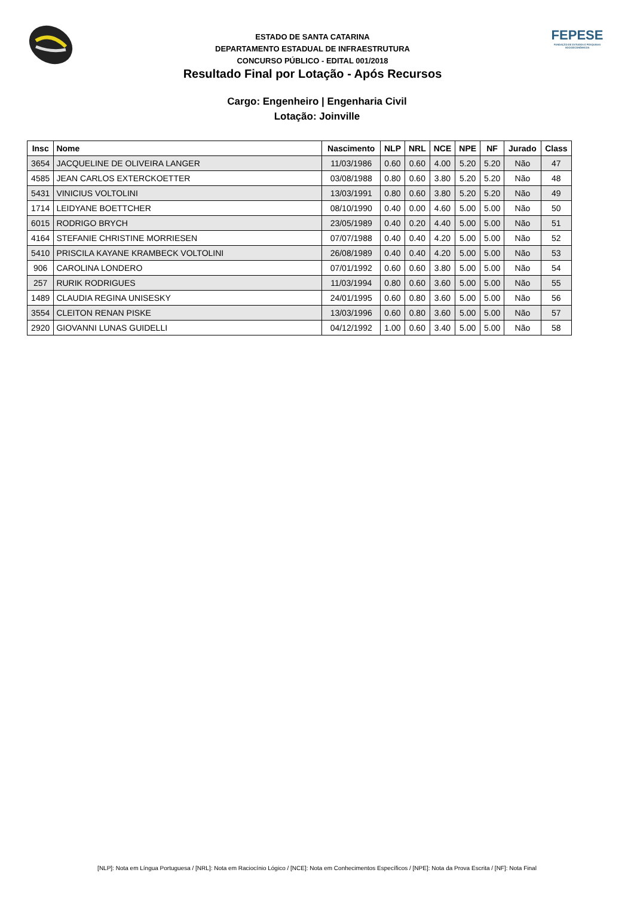ESTADO DE SANTA CATARINA
DEPARTAMENTO ESTADUAL DE INFRAESTRUTURA
CONCURSO PÚBLICO - EDITAL 001/2018
Resultado Final por Lotação - Após Recursos
FEPESE
FUNDAÇÃO DE ESTUDOS E PESQUISAS SOCIOECONÔMICOS
Cargo: Engenheiro | Engenharia Civil
Lotação: Joinville
| Insc | Nome | Nascimento | NLP | NRL | NCE | NPE | NF | Jurado | Class |
| --- | --- | --- | --- | --- | --- | --- | --- | --- | --- |
| 3654 | JACQUELINE DE OLIVEIRA LANGER | 11/03/1986 | 0.60 | 0.60 | 4.00 | 5.20 | 5.20 | Não | 47 |
| 4585 | JEAN CARLOS EXTERCKOETTER | 03/08/1988 | 0.80 | 0.60 | 3.80 | 5.20 | 5.20 | Não | 48 |
| 5431 | VINICIUS VOLTOLINI | 13/03/1991 | 0.80 | 0.60 | 3.80 | 5.20 | 5.20 | Não | 49 |
| 1714 | LEIDYANE BOETTCHER | 08/10/1990 | 0.40 | 0.00 | 4.60 | 5.00 | 5.00 | Não | 50 |
| 6015 | RODRIGO BRYCH | 23/05/1989 | 0.40 | 0.20 | 4.40 | 5.00 | 5.00 | Não | 51 |
| 4164 | STEFANIE CHRISTINE MORRIESEN | 07/07/1988 | 0.40 | 0.40 | 4.20 | 5.00 | 5.00 | Não | 52 |
| 5410 | PRISCILA KAYANE KRAMBECK VOLTOLINI | 26/08/1989 | 0.40 | 0.40 | 4.20 | 5.00 | 5.00 | Não | 53 |
| 906 | CAROLINA LONDERO | 07/01/1992 | 0.60 | 0.60 | 3.80 | 5.00 | 5.00 | Não | 54 |
| 257 | RURIK RODRIGUES | 11/03/1994 | 0.80 | 0.60 | 3.60 | 5.00 | 5.00 | Não | 55 |
| 1489 | CLAUDIA REGINA UNISESKY | 24/01/1995 | 0.60 | 0.80 | 3.60 | 5.00 | 5.00 | Não | 56 |
| 3554 | CLEITON RENAN PISKE | 13/03/1996 | 0.60 | 0.80 | 3.60 | 5.00 | 5.00 | Não | 57 |
| 2920 | GIOVANNI LUNAS GUIDELLI | 04/12/1992 | 1.00 | 0.60 | 3.40 | 5.00 | 5.00 | Não | 58 |
[NLP]: Nota em Língua Portuguesa / [NRL]: Nota em Raciocínio Lógico / [NCE]: Nota em Conhecimentos Específicos / [NPE]: Nota da Prova Escrita / [NF]: Nota Final